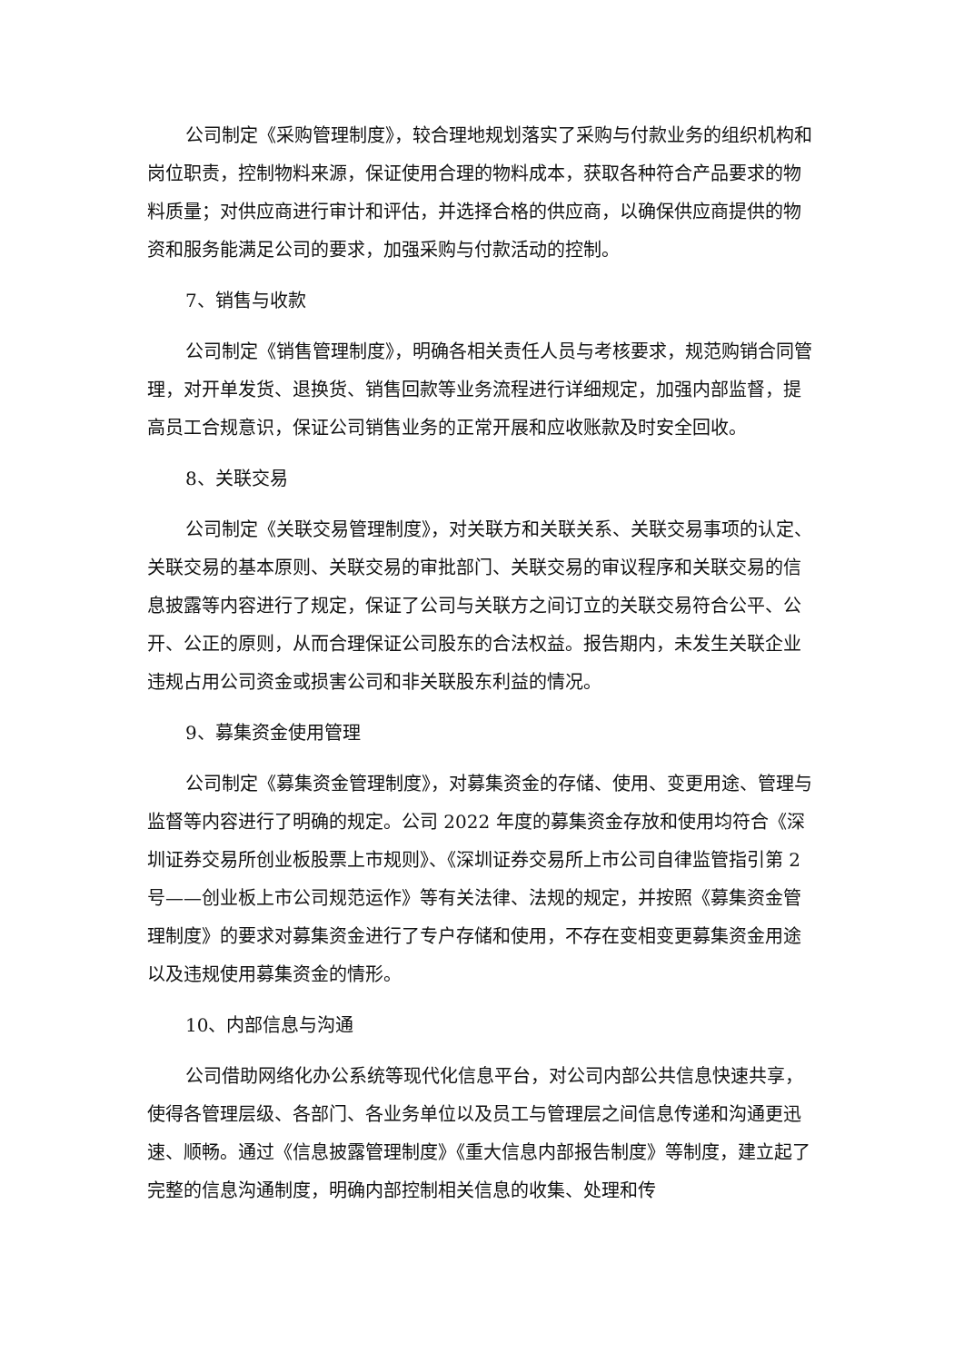公司制定《采购管理制度》，较合理地规划落实了采购与付款业务的组织机构和岗位职责，控制物料来源，保证使用合理的物料成本，获取各种符合产品要求的物料质量；对供应商进行审计和评估，并选择合格的供应商，以确保供应商提供的物资和服务能满足公司的要求，加强采购与付款活动的控制。
7、销售与收款
公司制定《销售管理制度》，明确各相关责任人员与考核要求，规范购销合同管理，对开单发货、退换货、销售回款等业务流程进行详细规定，加强内部监督，提高员工合规意识，保证公司销售业务的正常开展和应收账款及时安全回收。
8、关联交易
公司制定《关联交易管理制度》，对关联方和关联关系、关联交易事项的认定、关联交易的基本原则、关联交易的审批部门、关联交易的审议程序和关联交易的信息披露等内容进行了规定，保证了公司与关联方之间订立的关联交易符合公平、公开、公正的原则，从而合理保证公司股东的合法权益。报告期内，未发生关联企业违规占用公司资金或损害公司和非关联股东利益的情况。
9、募集资金使用管理
公司制定《募集资金管理制度》，对募集资金的存储、使用、变更用途、管理与监督等内容进行了明确的规定。公司 2022 年度的募集资金存放和使用均符合《深圳证券交易所创业板股票上市规则》、《深圳证券交易所上市公司自律监管指引第 2 号——创业板上市公司规范运作》等有关法律、法规的规定，并按照《募集资金管理制度》的要求对募集资金进行了专户存储和使用，不存在变相变更募集资金用途以及违规使用募集资金的情形。
10、内部信息与沟通
公司借助网络化办公系统等现代化信息平台，对公司内部公共信息快速共享，使得各管理层级、各部门、各业务单位以及员工与管理层之间信息传递和沟通更迅速、顺畅。通过《信息披露管理制度》《重大信息内部报告制度》等制度，建立起了完整的信息沟通制度，明确内部控制相关信息的收集、处理和传